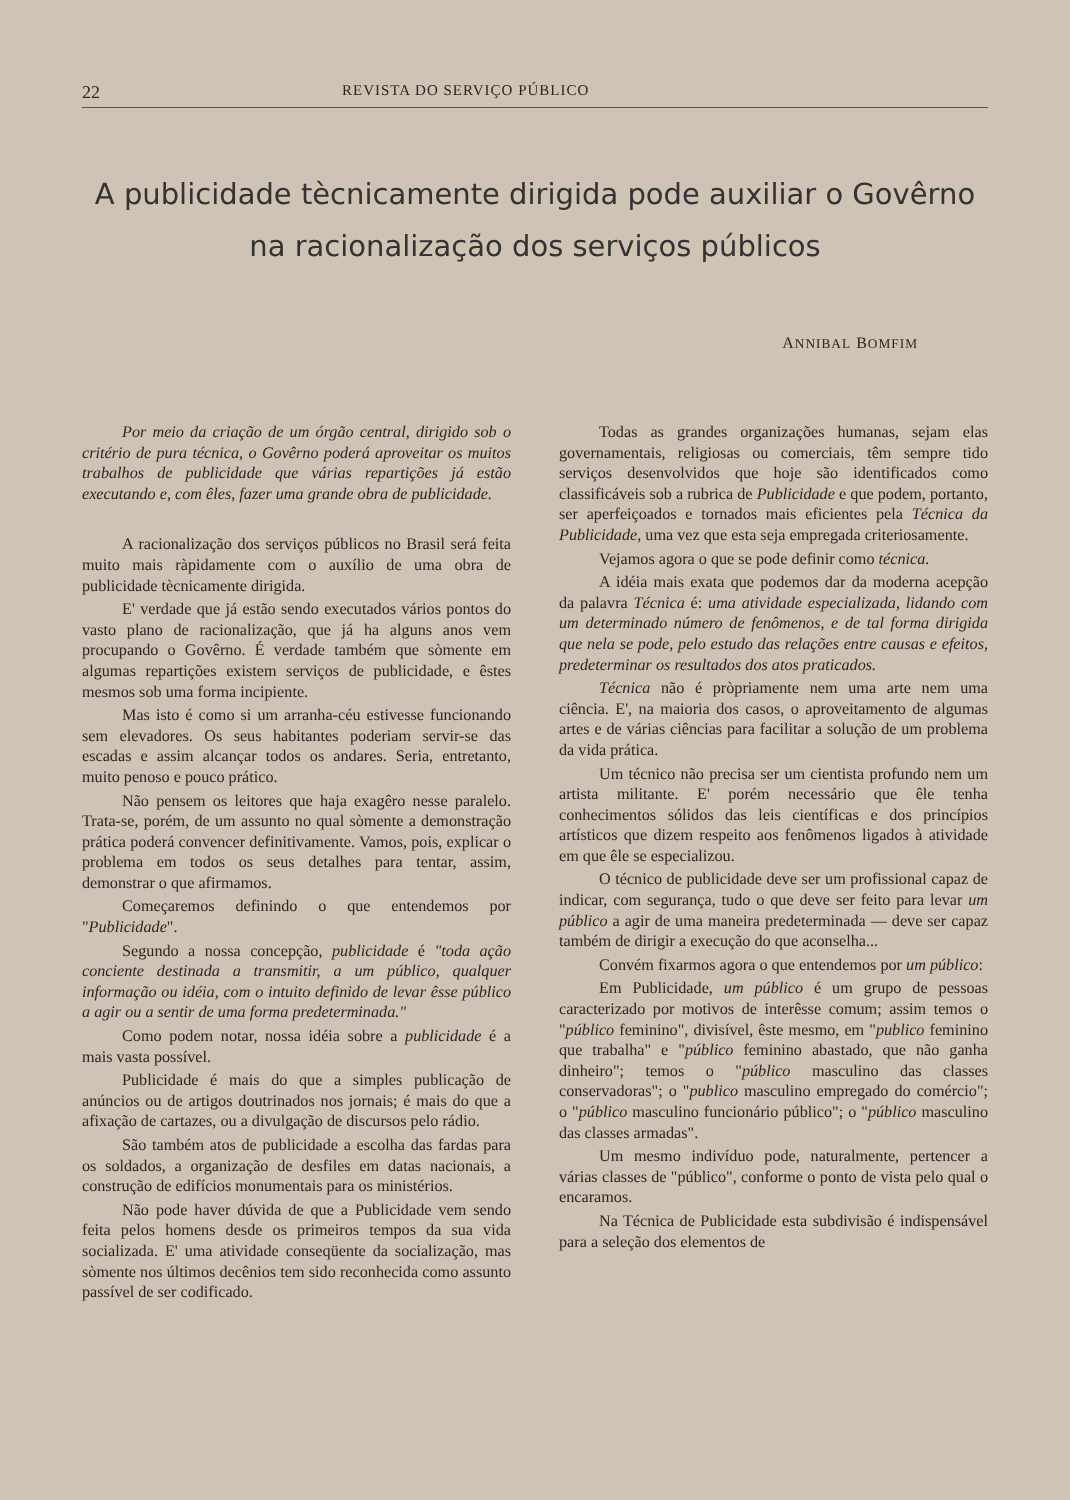22 REVISTA DO SERVIÇO PÚBLICO
A publicidade tècnicamente dirigida pode auxiliar o Govêrno
na racionalização dos serviços públicos
ANNIBAL BOMFIM
Por meio da criação de um órgão central, dirigido sob o critério de pura técnica, o Govêrno poderá aproveitar os muitos trabalhos de publicidade que várias repartições já estão executando e, com êles, fazer uma grande obra de publicidade.
A racionalização dos serviços públicos no Brasil será feita muito mais ràpidamente com o auxílio de uma obra de publicidade tècnicamente dirigida.
E' verdade que já estão sendo executados vários pontos do vasto plano de racionalização, que já ha alguns anos vem procupando o Govêrno. É verdade também que sòmente em algumas repartições existem serviços de publicidade, e êstes mesmos sob uma forma incipiente.
Mas isto é como si um arranha-céu estivesse funcionando sem elevadores. Os seus habitantes poderiam servir-se das escadas e assim alcançar todos os andares. Seria, entretanto, muito penoso e pouco prático.
Não pensem os leitores que haja exagêro nesse paralelo. Trata-se, porém, de um assunto no qual sòmente a demonstração prática poderá convencer definitivamente. Vamos, pois, explicar o problema em todos os seus detalhes para tentar, assim, demonstrar o que afirmamos.
Começaremos definindo o que entendemos por "Publicidade".
Segundo a nossa concepção, publicidade é "toda ação conciente destinada a transmitir, a um público, qualquer informação ou idéia, com o intuito definido de levar êsse público a agir ou a sentir de uma forma predeterminada."
Como podem notar, nossa idéia sobre a publicidade é a mais vasta possível.
Publicidade é mais do que a simples publicação de anúncios ou de artigos doutrinados nos jornais; é mais do que a afixação de cartazes, ou a divulgação de discursos pelo rádio.
São também atos de publicidade a escolha das fardas para os soldados, a organização de desfiles em datas nacionais, a construção de edifícios monumentais para os ministérios.
Não pode haver dúvida de que a Publicidade vem sendo feita pelos homens desde os primeiros tempos da sua vida socializada. E' uma atividade conseqüente da socialização, mas sòmente nos últimos decênios tem sido reconhecida como assunto passível de ser codificado.
Todas as grandes organizações humanas, sejam elas governamentais, religiosas ou comerciais, têm sempre tido serviços desenvolvidos que hoje são identificados como classificáveis sob a rubrica de Publicidade e que podem, portanto, ser aperfeiçoados e tornados mais eficientes pela Técnica da Publicidade, uma vez que esta seja empregada criteriosamente.
Vejamos agora o que se pode definir como técnica.
A idéia mais exata que podemos dar da moderna acepção da palavra Técnica é: uma atividade especializada, lidando com um determinado número de fenômenos, e de tal forma dirigida que nela se pode, pelo estudo das relações entre causas e efeitos, predeterminar os resultados dos atos praticados.
Técnica não é pròpriamente nem uma arte nem uma ciência. E', na maioria dos casos, o aproveitamento de algumas artes e de várias ciências para facilitar a solução de um problema da vida prática.
Um técnico não precisa ser um cientista profundo nem um artista militante. E' porém necessário que êle tenha conhecimentos sólidos das leis científicas e dos princípios artísticos que dizem respeito aos fenômenos ligados à atividade em que êle se especializou.
O técnico de publicidade deve ser um profissional capaz de indicar, com segurança, tudo o que deve ser feito para levar um público a agir de uma maneira predeterminada — deve ser capaz também de dirigir a execução do que aconselha...
Convém fixarmos agora o que entendemos por um público:
Em Publicidade, um público é um grupo de pessoas caracterizado por motivos de interêsse comum; assim temos o "público feminino", divisível, êste mesmo, em "publico feminino que trabalha" e "público feminino abastado, que não ganha dinheiro"; temos o "público masculino das classes conservadoras"; o "publico masculino empregado do comércio"; o "público masculino funcionário público"; o "público masculino das classes armadas".
Um mesmo indivíduo pode, naturalmente, pertencer a várias classes de "público", conforme o ponto de vista pelo qual o encaramos.
Na Técnica de Publicidade esta subdivisão é indispensável para a seleção dos elementos de